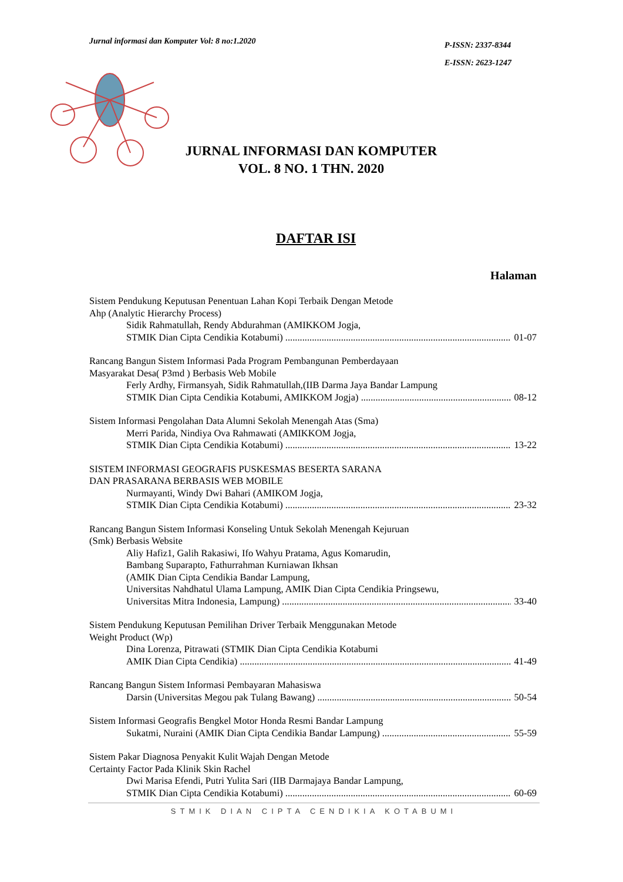Jurnal informasi dan Komputer Vol: 8 no:1.2020
P-ISSN: 2337-8344
E-ISSN: 2623-1247
JURNAL INFORMASI DAN KOMPUTER
VOL. 8 NO. 1 THN. 2020
DAFTAR ISI
Halaman
Sistem Pendukung Keputusan Penentuan Lahan Kopi Terbaik Dengan Metode
Ahp (Analytic Hierarchy Process)
Sidik Rahmatullah, Rendy Abdurahman (AMIKKOM Jogja,
STMIK Dian Cipta Cendikia Kotabumi) 01-07
Rancang Bangun Sistem Informasi Pada Program Pembangunan Pemberdayaan
Masyarakat Desa( P3md ) Berbasis Web Mobile
Ferly Ardhy, Firmansyah, Sidik Rahmatullah,(IIB Darma Jaya Bandar Lampung
STMIK Dian Cipta Cendikia Kotabumi, AMIKKOM Jogja) 08-12
Sistem Informasi Pengolahan Data Alumni Sekolah Menengah Atas (Sma)
Merri Parida, Nindiya Ova Rahmawati (AMIKKOM Jogja,
STMIK Dian Cipta Cendikia Kotabumi) 13-22
SISTEM INFORMASI GEOGRAFIS PUSKESMAS BESERTA SARANA
DAN PRASARANA BERBASIS WEB MOBILE
Nurmayanti, Windy Dwi Bahari (AMIKOM Jogja,
STMIK Dian Cipta Cendikia Kotabumi) 23-32
Rancang Bangun Sistem Informasi Konseling Untuk Sekolah Menengah Kejuruan
(Smk) Berbasis Website
Aliy Hafiz1, Galih Rakasiwi, Ifo Wahyu Pratama, Agus Komarudin,
Bambang Suparapto, Fathurrahman Kurniawan Ikhsan
(AMIK Dian Cipta Cendikia Bandar Lampung,
Universitas Nahdhatul Ulama Lampung, AMIK Dian Cipta Cendikia Pringsewu,
Universitas Mitra Indonesia, Lampung) 33-40
Sistem Pendukung Keputusan Pemilihan Driver Terbaik Menggunakan Metode
Weight Product (Wp)
Dina Lorenza, Pitrawati (STMIK Dian Cipta Cendikia Kotabumi
AMIK Dian Cipta Cendikia) 41-49
Rancang Bangun Sistem Informasi Pembayaran Mahasiswa
Darsin (Universitas Megou pak Tulang Bawang) 50-54
Sistem Informasi Geografis Bengkel Motor Honda Resmi Bandar Lampung
Sukatmi, Nuraini (AMIK Dian Cipta Cendikia Bandar Lampung) 55-59
Sistem Pakar Diagnosa Penyakit Kulit Wajah Dengan Metode
Certainty Factor Pada Klinik Skin Rachel
Dwi Marisa Efendi, Putri Yulita Sari (IIB Darmajaya Bandar Lampung,
STMIK Dian Cipta Cendikia Kotabumi) 60-69
STMIK DIAN CIPTA CENDIKIA KOTABUMI